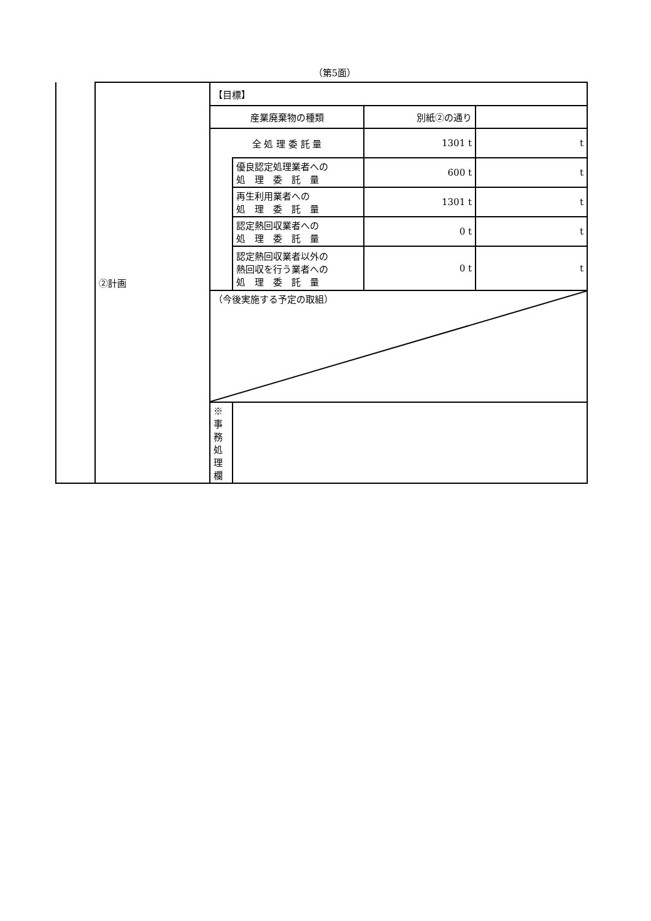（第5面）
| | ②計画 | 【目標】 | | | |
| | | 産業廃棄物の種類 | | 別紙②の通り | |
| | | 全 処 理 委 託 量 | | 1301 t | t |
| | | | 優良認定処理業者への 処 理 委 託 量 | 600 t | t |
| | | | 再生利用業者への 処 理 委 託 量 | 1301 t | t |
| | | | 認定熱回収業者への 処 理 委 託 量 | 0 t | t |
| | | | 認定熱回収業者以外の 熱回収を行う業者への 処 理 委 託 量 | 0 t | t |
| | | （今後実施する予定の取組） | | | |
| | | ※事務処理欄 | | | |